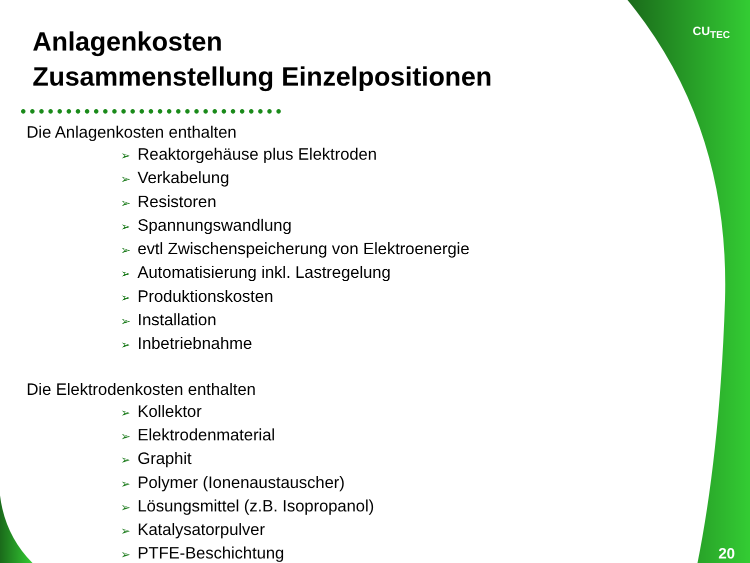Anlagenkosten
Zusammenstellung Einzelpositionen
Die Anlagenkosten enthalten
➢ Reaktorgehäuse plus Elektroden
➢ Verkabelung
➢ Resistoren
➢ Spannungswandlung
➢ evtl Zwischenspeicherung von Elektroenergie
➢ Automatisierung inkl. Lastregelung
➢ Produktionskosten
➢ Installation
➢ Inbetriebnahme
Die Elektrodenkosten enthalten
➢ Kollektor
➢ Elektrodenmaterial
➢ Graphit
➢ Polymer (Ionenaustauscher)
➢ Lösungsmittel (z.B. Isopropanol)
➢ Katalysatorpulver
➢ PTFE-Beschichtung
CU<sub>TEC</sub>
20